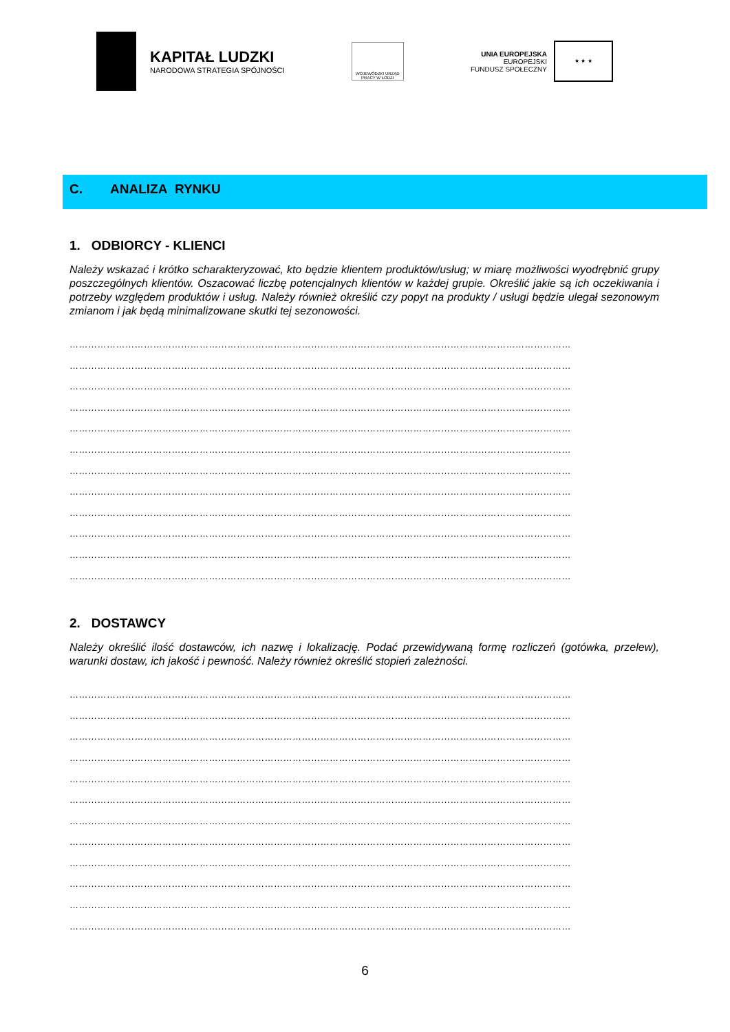KAPITAŁ LUDZKI
NARODOWA STRATEGIA SPÓJNOŚCI
WOJEWÓDZKI URZĄD PRACY W ŁODZI
UNIA EUROPEJSKA
EUROPEJSKI
FUNDUSZ SPOŁECZNY
★ ★ ★
C. ANALIZA RYNKU
1. ODBIORCY - KLIENCI
Należy wskazać i krótko scharakteryzować, kto będzie klientem produktów/usług; w miarę możliwości wyodrębnić grupy poszczególnych klientów. Oszacować liczbę potencjalnych klientów w każdej grupie. Określić jakie są ich oczekiwania i potrzeby względem produktów i usług. Należy również określić czy popyt na produkty / usługi będzie ulegał sezonowym zmianom i jak będą minimalizowane skutki tej sezonowości.
………………………………………………………………………………………………………………………………………………
………………………………………………………………………………………………………………………………………………
………………………………………………………………………………………………………………………………………………
………………………………………………………………………………………………………………………………………………
………………………………………………………………………………………………………………………………………………
………………………………………………………………………………………………………………………………………………
………………………………………………………………………………………………………………………………………………
………………………………………………………………………………………………………………………………………………
………………………………………………………………………………………………………………………………………………
………………………………………………………………………………………………………………………………………………
………………………………………………………………………………………………………………………………………………
………………………………………………………………………………………………………………………………………………
2. DOSTAWCY
Należy określić ilość dostawców, ich nazwę i lokalizację. Podać przewidywaną formę rozliczeń (gotówka, przelew), warunki dostaw, ich jakość i pewność. Należy również określić stopień zależności.
………………………………………………………………………………………………………………………………………………
………………………………………………………………………………………………………………………………………………
………………………………………………………………………………………………………………………………………………
………………………………………………………………………………………………………………………………………………
………………………………………………………………………………………………………………………………………………
………………………………………………………………………………………………………………………………………………
………………………………………………………………………………………………………………………………………………
………………………………………………………………………………………………………………………………………………
………………………………………………………………………………………………………………………………………………
………………………………………………………………………………………………………………………………………………
………………………………………………………………………………………………………………………………………………
………………………………………………………………………………………………………………………………………………
6